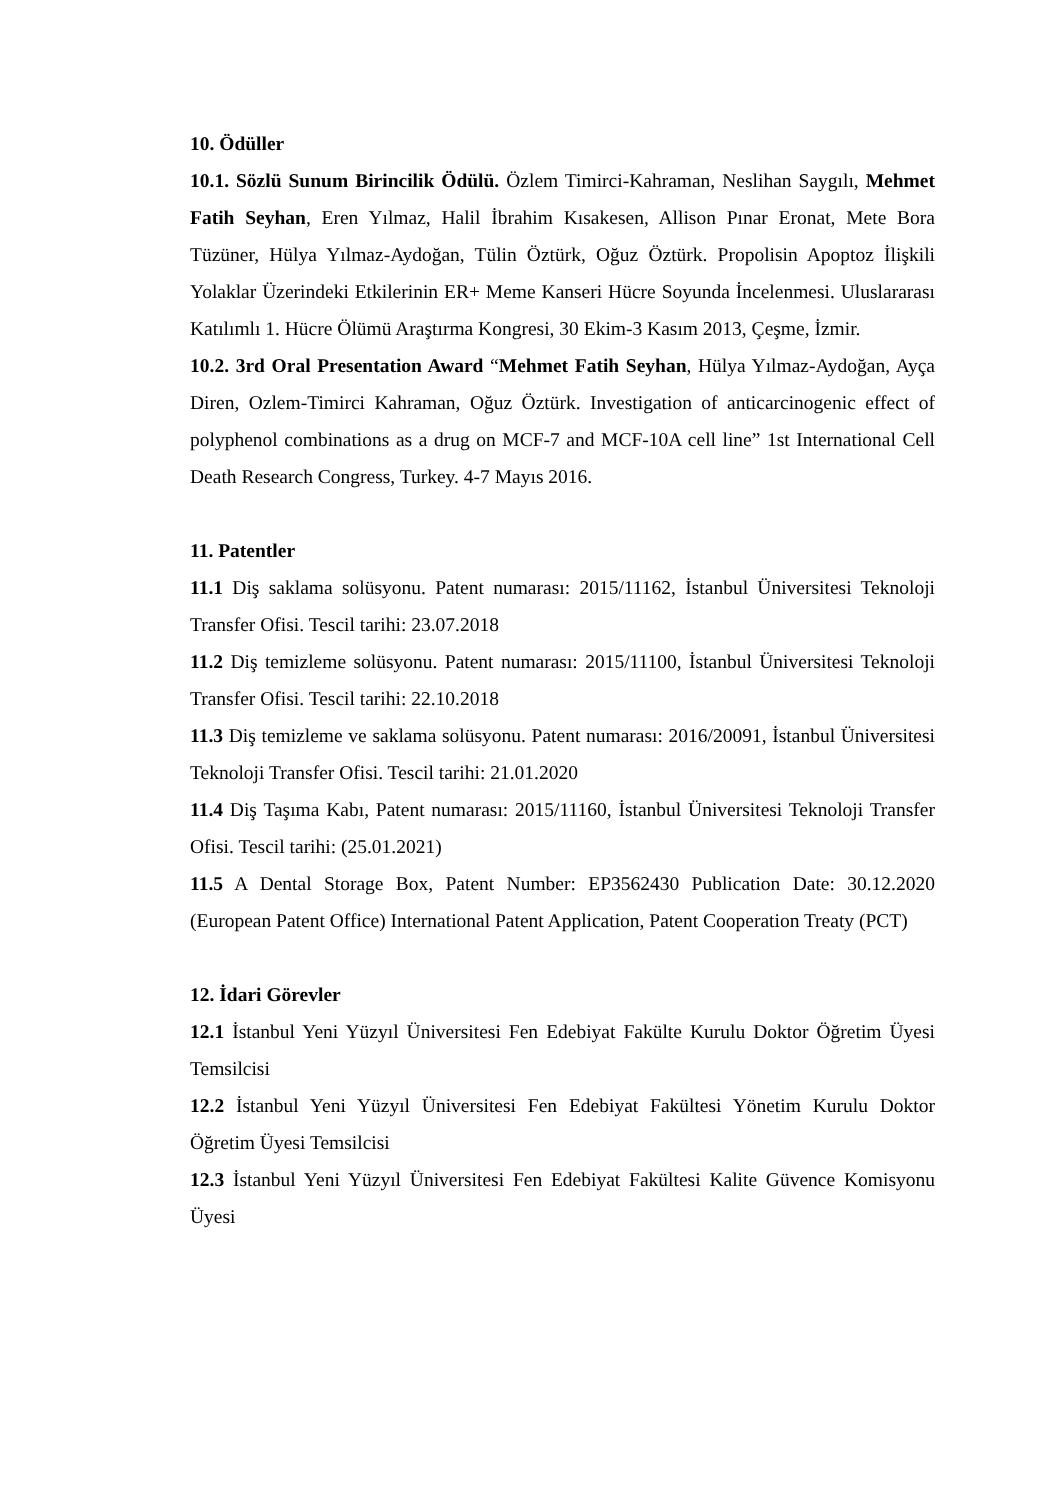10. Ödüller
10.1. Sözlü Sunum Birincilik Ödülü. Özlem Timirci-Kahraman, Neslihan Saygılı, Mehmet Fatih Seyhan, Eren Yılmaz, Halil İbrahim Kısakesen, Allison Pınar Eronat, Mete Bora Tüzüner, Hülya Yılmaz-Aydoğan, Tülin Öztürk, Oğuz Öztürk. Propolisin Apoptoz İlişkili Yolaklar Üzerindeki Etkilerinin ER+ Meme Kanseri Hücre Soyunda İncelenmesi. Uluslararası Katılımlı 1. Hücre Ölümü Araştırma Kongresi, 30 Ekim-3 Kasım 2013, Çeşme, İzmir.
10.2. 3rd Oral Presentation Award “Mehmet Fatih Seyhan, Hülya Yılmaz-Aydoğan, Ayça Diren, Ozlem-Timirci Kahraman, Oğuz Öztürk. Investigation of anticarcinogenic effect of polyphenol combinations as a drug on MCF-7 and MCF-10A cell line” 1st International Cell Death Research Congress, Turkey. 4-7 Mayıs 2016.
11. Patentler
11.1 Diş saklama solüsyonu. Patent numarası: 2015/11162, İstanbul Üniversitesi Teknoloji Transfer Ofisi. Tescil tarihi: 23.07.2018
11.2 Diş temizleme solüsyonu. Patent numarası: 2015/11100, İstanbul Üniversitesi Teknoloji Transfer Ofisi. Tescil tarihi: 22.10.2018
11.3 Diş temizleme ve saklama solüsyonu. Patent numarası: 2016/20091, İstanbul Üniversitesi Teknoloji Transfer Ofisi. Tescil tarihi: 21.01.2020
11.4 Diş Taşıma Kabı, Patent numarası: 2015/11160, İstanbul Üniversitesi Teknoloji Transfer Ofisi. Tescil tarihi: (25.01.2021)
11.5 A Dental Storage Box, Patent Number: EP3562430 Publication Date: 30.12.2020 (European Patent Office) International Patent Application, Patent Cooperation Treaty (PCT)
12. İdari Görevler
12.1 İstanbul Yeni Yüzyıl Üniversitesi Fen Edebiyat Fakülte Kurulu Doktor Öğretim Üyesi Temsilcisi
12.2 İstanbul Yeni Yüzyıl Üniversitesi Fen Edebiyat Fakültesi Yönetim Kurulu Doktor Öğretim Üyesi Temsilcisi
12.3 İstanbul Yeni Yüzyıl Üniversitesi Fen Edebiyat Fakültesi Kalite Güvence Komisyonu Üyesi